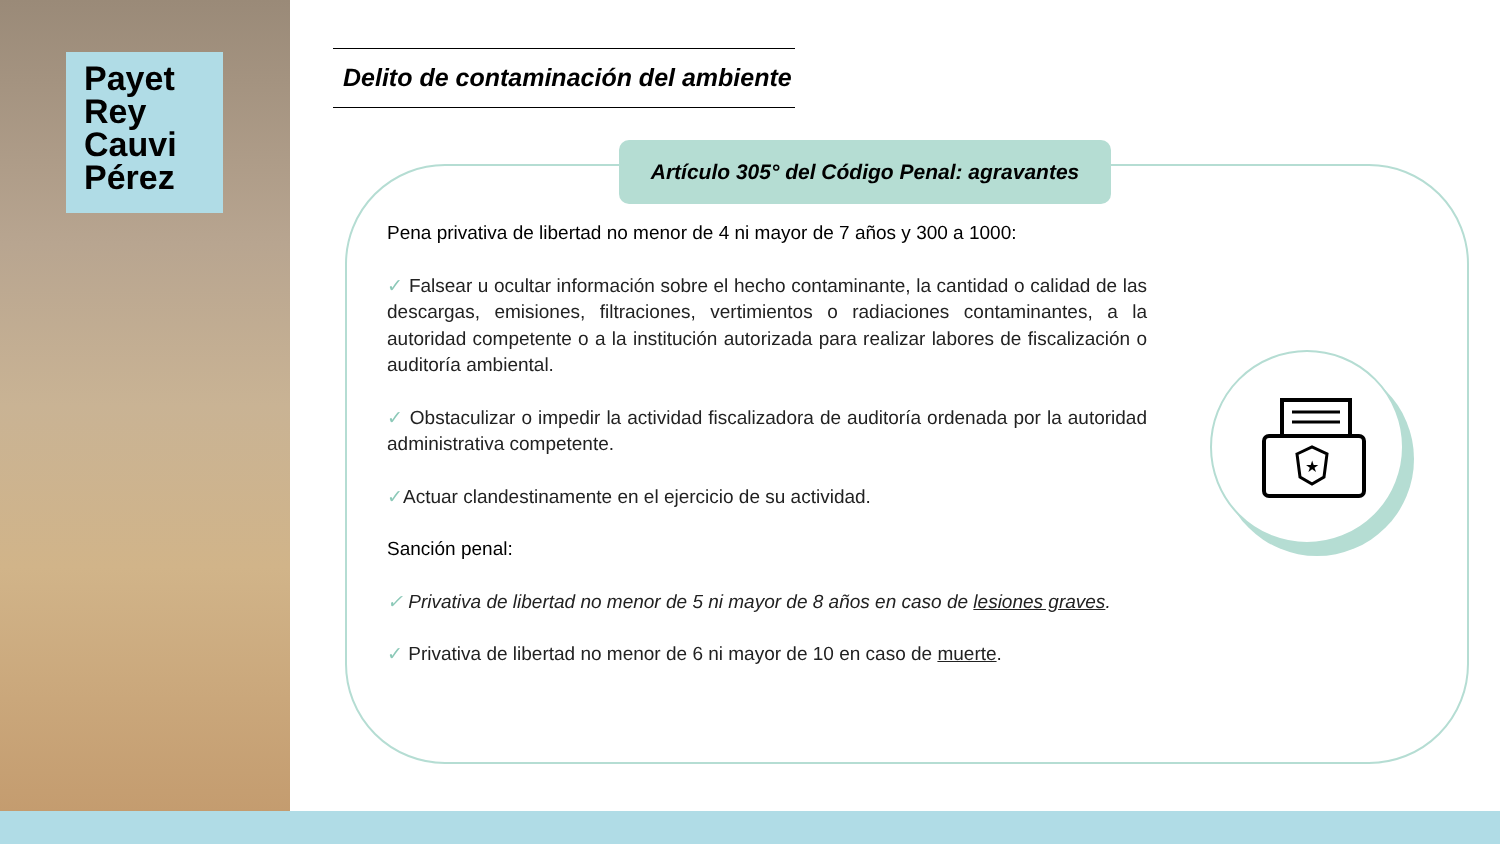Payet
Rey
Cauvi
Pérez
Delito de contaminación del ambiente
Artículo 305° del Código Penal: agravantes
Pena privativa de libertad no menor de 4 ni mayor de 7 años y 300 a 1000:
✓ Falsear u ocultar información sobre el hecho contaminante, la cantidad o calidad de las descargas, emisiones, filtraciones, vertimientos o radiaciones contaminantes, a la autoridad competente o a la institución autorizada para realizar labores de fiscalización o auditoría ambiental.
✓ Obstaculizar o impedir la actividad fiscalizadora de auditoría ordenada por la autoridad administrativa competente.
✓Actuar clandestinamente en el ejercicio de su actividad.
Sanción penal:
✓ Privativa de libertad no menor de 5 ni mayor de 8 años en caso de lesiones graves.
✓ Privativa de libertad no menor de 6 ni mayor de 10 en caso de muerte.
★